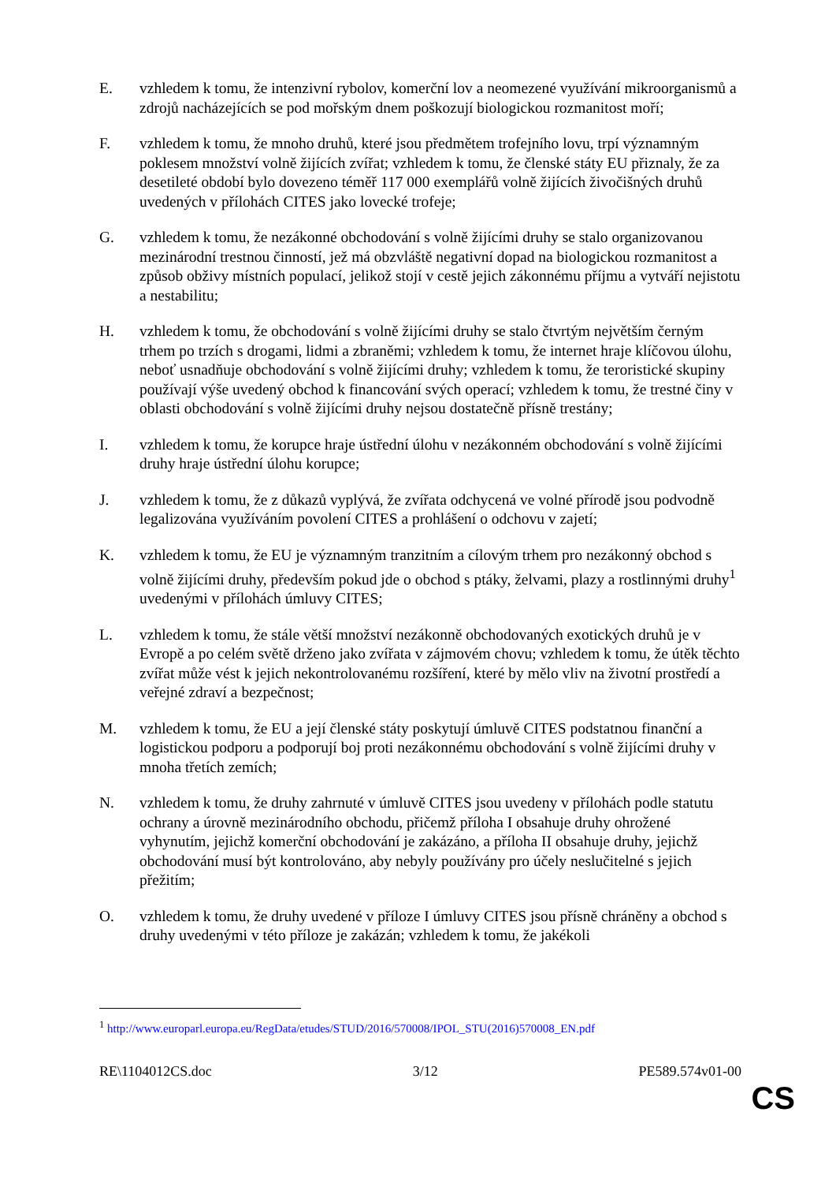E. vzhledem k tomu, že intenzivní rybolov, komerční lov a neomezené využívání mikroorganismů a zdrojů nacházejících se pod mořským dnem poškozují biologickou rozmanitost moří;
F. vzhledem k tomu, že mnoho druhů, které jsou předmětem trofejního lovu, trpí významným poklesem množství volně žijících zvířat; vzhledem k tomu, že členské státy EU přiznaly, že za desetileté období bylo dovezeno téměř 117 000 exemplářů volně žijících živočišných druhů uvedených v přílohách CITES jako lovecké trofeje;
G. vzhledem k tomu, že nezákonné obchodování s volně žijícími druhy se stalo organizovanou mezinárodní trestnou činností, jež má obzvláště negativní dopad na biologickou rozmanitost a způsob obživy místních populací, jelikož stojí v cestě jejich zákonnému příjmu a vytváří nejistotu a nestabilitu;
H. vzhledem k tomu, že obchodování s volně žijícími druhy se stalo čtvrtým největším černým trhem po trzích s drogami, lidmi a zbraněmi; vzhledem k tomu, že internet hraje klíčovou úlohu, neboť usnadňuje obchodování s volně žijícími druhy; vzhledem k tomu, že teroristické skupiny používají výše uvedený obchod k financování svých operací; vzhledem k tomu, že trestné činy v oblasti obchodování s volně žijícími druhy nejsou dostatečně přísně trestány;
I. vzhledem k tomu, že korupce hraje ústřední úlohu v nezákonném obchodování s volně žijícími druhy hraje ústřední úlohu korupce;
J. vzhledem k tomu, že z důkazů vyplývá, že zvířata odchycená ve volné přírodě jsou podvodně legalizována využíváním povolení CITES a prohlášení o odchovu v zajetí;
K. vzhledem k tomu, že EU je významným tranzitním a cílovým trhem pro nezákonný obchod s volně žijícími druhy, především pokud jde o obchod s ptáky, želvami, plazy a rostlinnými druhy<sup>1</sup> uvedenými v přílohách úmluvy CITES;
L. vzhledem k tomu, že stále větší množství nezákonně obchodovaných exotických druhů je v Evropě a po celém světě drženo jako zvířata v zájmovém chovu; vzhledem k tomu, že útěk těchto zvířat může vést k jejich nekontrolovanému rozšíření, které by mělo vliv na životní prostředí a veřejné zdraví a bezpečnost;
M. vzhledem k tomu, že EU a její členské státy poskytují úmluvě CITES podstatnou finanční a logistickou podporu a podporují boj proti nezákonnému obchodování s volně žijícími druhy v mnoha třetích zemích;
N. vzhledem k tomu, že druhy zahrnuté v úmluvě CITES jsou uvedeny v přílohách podle statutu ochrany a úrovně mezinárodního obchodu, přičemž příloha I obsahuje druhy ohrožené vyhynutím, jejichž komerční obchodování je zakázáno, a příloha II obsahuje druhy, jejichž obchodování musí být kontrolováno, aby nebyly používány pro účely neslučitelné s jejich přežitím;
O. vzhledem k tomu, že druhy uvedené v příloze I úmluvy CITES jsou přísně chráněny a obchod s druhy uvedenými v této příloze je zakázán; vzhledem k tomu, že jakékoli
<sup>1</sup> http://www.europarl.europa.eu/RegData/etudes/STUD/2016/570008/IPOL_STU(2016)570008_EN.pdf
RE\1104012CS.doc 3/12 PE589.574v01-00
CS